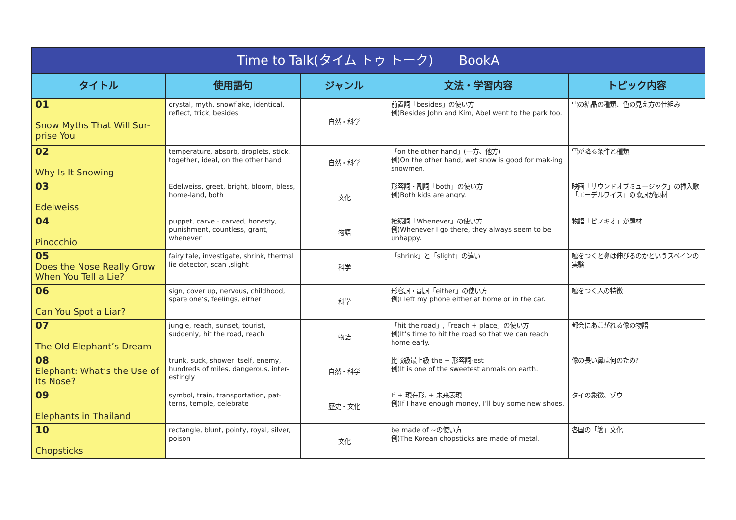| Time to Talk(タイム トゥ トーク) BookA | | | | |
| --- | --- | --- | --- | --- |
| タイトル | 使用語句 | ジャンル | 文法・学習内容 | トピック内容 |
| 01 Snow Myths That Will Sur-prise You | crystal, myth, snowflake, identical, reflect, trick, besides | 自然・科学 | 前置詞「besides」の使い方 例)Besides John and Kim, Abel went to the park too. | 雪の結晶の種類、色の見え方の仕組み |
| 02 Why Is It Snowing | temperature, absorb, droplets, stick, together, ideal, on the other hand | 自然・科学 | 「on the other hand」(一方、他方) 例)On the other hand, wet snow is good for mak-ing snowmen. | 雪が降る条件と種類 |
| 03 Edelweiss | Edelweiss, greet, bright, bloom, bless, home-land, both | 文化 | 形容詞・副詞「both」の使い方 例)Both kids are angry. | 映画「サウンドオブミュージック」の挿入歌「エーデルワイス」の歌詞が題材 |
| 04 Pinocchio | puppet, carve - carved, honesty, punishment, countless, grant, whenever | 物語 | 接続詞「Whenever」の使い方 例)Whenever I go there, they always seem to be unhappy. | 物語「ピノキオ」が題材 |
| 05 Does the Nose Really Grow When You Tell a Lie? | fairy tale, investigate, shrink, thermal lie detector, scan ,slight | 科学 | 「shrink」と「slight」の違い | 嘘をつくと鼻は伸びるのかというスペインの実験 |
| 06 Can You Spot a Liar? | sign, cover up, nervous, childhood, spare one’s, feelings, either | 科学 | 形容詞・副詞「either」の使い方 例)I left my phone either at home or in the car. | 嘘をつく人の特徴 |
| 07 The Old Elephant’s Dream | jungle, reach, sunset, tourist, suddenly, hit the road, reach | 物語 | 「hit the road」,「reach + place」の使い方 例)It’s time to hit the road so that we can reach home early. | 都会にあこがれる像の物語 |
| 08 Elephant: What’s the Use of Its Nose? | trunk, suck, shower itself, enemy, hundreds of miles, dangerous, inter-estingly | 自然・科学 | 比較級最上級 the + 形容詞-est 例)It is one of the sweetest anmals on earth. | 像の長い鼻は何のため? |
| 09 Elephants in Thailand | symbol, train, transportation, pat-terns, temple, celebrate | 歴史・文化 | If + 現在形, + 未来表現 例)If I have enough money, I’ll buy some new shoes. | タイの象徴、ゾウ |
| 10 Chopsticks | rectangle, blunt, pointy, royal, silver, poison | 文化 | be made of ~の使い方 例)The Korean chopsticks are made of metal. | 各国の「箸」文化 |